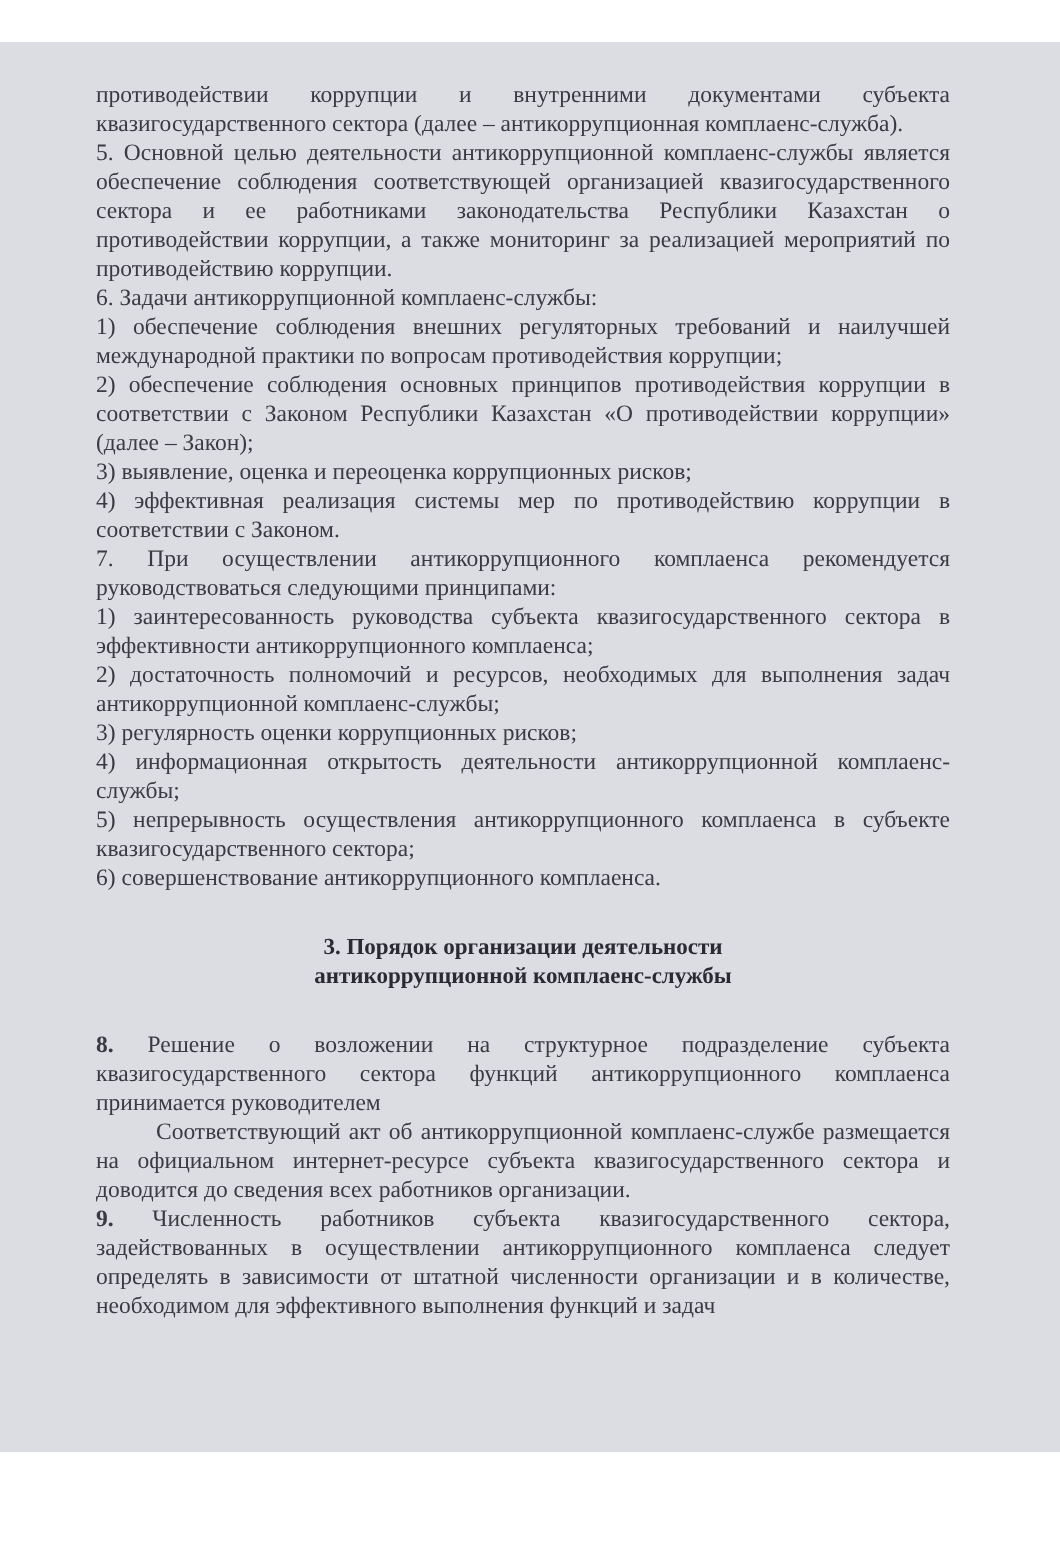противодействии коррупции и внутренними документами субъекта квазигосударственного сектора (далее – антикоррупционная комплаенс-служба).
5. Основной целью деятельности антикоррупционной комплаенс-службы является обеспечение соблюдения соответствующей организацией квазигосударственного сектора и ее работниками законодательства Республики Казахстан о противодействии коррупции, а также мониторинг за реализацией мероприятий по противодействию коррупции.
6. Задачи антикоррупционной комплаенс-службы:
1) обеспечение соблюдения внешних регуляторных требований и наилучшей международной практики по вопросам противодействия коррупции;
2) обеспечение соблюдения основных принципов противодействия коррупции в соответствии с Законом Республики Казахстан «О противодействии коррупции» (далее – Закон);
3) выявление, оценка и переоценка коррупционных рисков;
4) эффективная реализация системы мер по противодействию коррупции в соответствии с Законом.
7. При осуществлении антикоррупционного комплаенса рекомендуется руководствоваться следующими принципами:
1) заинтересованность руководства субъекта квазигосударственного сектора в эффективности антикоррупционного комплаенса;
2) достаточность полномочий и ресурсов, необходимых для выполнения задач антикоррупционной комплаенс-службы;
3) регулярность оценки коррупционных рисков;
4) информационная открытость деятельности антикоррупционной комплаенс-службы;
5) непрерывность осуществления антикоррупционного комплаенса в субъекте квазигосударственного сектора;
6) совершенствование антикоррупционного комплаенса.
3. Порядок организации деятельности
антикоррупционной комплаенс-службы
8. Решение о возложении на структурное подразделение субъекта квазигосударственного сектора функций антикоррупционного комплаенса принимается руководителем
Соответствующий акт об антикоррупционной комплаенс-службе размещается на официальном интернет-ресурсе субъекта квазигосударственного сектора и доводится до сведения всех работников организации.
9. Численность работников субъекта квазигосударственного сектора, задействованных в осуществлении антикоррупционного комплаенса следует определять в зависимости от штатной численности организации и в количестве, необходимом для эффективного выполнения функций и задач